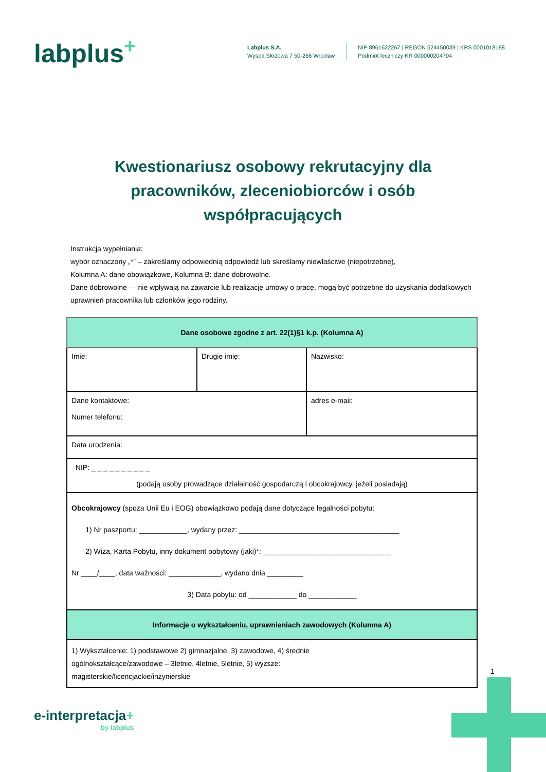labplus<sup>+</sup>
Labplus S.A.
Wyspa Słodowa 7 50-266 Wrocław
NIP 8961622267 | REGON 524450039 | KRS 0001018188
Podmiot leczniczy KR 000000204704
Kwestionariusz osobowy rekrutacyjny dla pracowników, zleceniobiorców i osób współpracujących
Instrukcja wypełniania:
wybór oznaczony „*” – zakreślamy odpowiednią odpowiedź lub skreślamy niewłaściwe (niepotrzebne),
Kolumna A: dane obowiązkowe, Kolumna B: dane dobrowolne.
Dane dobrowolne — nie wpływają na zawarcie lub realizację umowy o pracę, mogą być potrzebne do uzyskania dodatkowych uprawnień pracownika lub członków jego rodziny.
| Dane osobowe zgodne z art. 22(1)§1 k.p. (Kolumna A) | | | |
| Imię: | Drugie imię: | Nazwisko: | |
| Dane kontaktowe: Numer telefonu: | | | adres e-mail: |
| Data urodzenia: | | | |
| NIP: _ _ _ _ _ _ _ _ _ _ (podają osoby prowadzące działalność gospodarczą i obcokrajowcy, jeżeli posiadają) | | | |
| Obcokrajowcy (spoza Unii Eu i EOG) obowiązkowo podają dane dotyczące legalności pobytu: 1) Nr paszportu: ____________, wydany przez: ________________________________________ 2) Wiza, Karta Pobytu, inny dokument pobytowy (jaki)*: ________________________________ Nr ____/____, data ważności: _____________, wydano dnia _________ 3) Data pobytu: od ____________ do ____________ | | | |
| Informacje o wykształceniu, uprawnieniach zawodowych (Kolumna A) | | | |
| 1) Wykształcenie: 1) podstawowe 2) gimnazjalne, 3) zawodowe, 4) średnie ogólnokształcące/zawodowe – 3letnie, 4letnie, 5letnie, 5) wyższe: magisterskie/licencjackie/inżynierskie | | | |
1
e-interpretacja+
by labplus